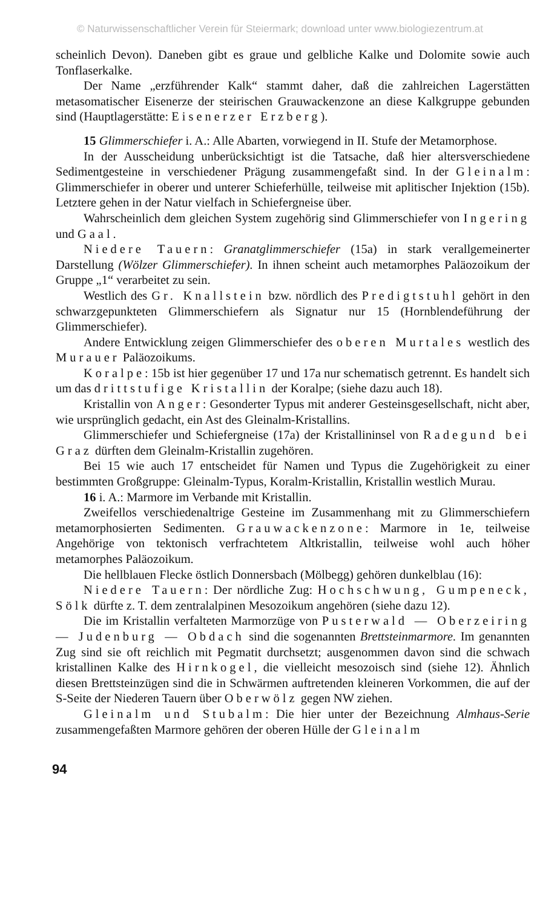© Naturwissenschaftlicher Verein für Steiermark; download unter www.biologiezentrum.at
scheinlich Devon). Daneben gibt es graue und gelbliche Kalke und Dolomite sowie auch Tonflaserkalke.
Der Name „erzführender Kalk“ stammt daher, daß die zahlreichen Lagerstätten metasomatischer Eisenerze der steirischen Grauwackenzone an diese Kalkgruppe gebunden sind (Hauptlagerstätte: Eisenerzer Erzberg).
15 Glimmerschiefer i. A.: Alle Abarten, vorwiegend in II. Stufe der Metamorphose.
In der Ausscheidung unberücksichtigt ist die Tatsache, daß hier altersverschiedene Sedimentgesteine in verschiedener Prägung zusammengefaßt sind. In der Gleinalm: Glimmerschiefer in oberer und unterer Schieferhülle, teilweise mit aplitischer Injektion (15b). Letztere gehen in der Natur vielfach in Schiefergneise über.
Wahrscheinlich dem gleichen System zugehörig sind Glimmerschiefer von Ingering und Gaal.
Niedere Tauern: Granatglimmerschiefer (15a) in stark verallgemeinerter Darstellung (Wölzer Glimmerschiefer). In ihnen scheint auch metamorphes Paläozoikum der Gruppe „1“ verarbeitet zu sein.
Westlich des Gr. Knallstein bzw. nördlich des Predigtstuhl gehört in den schwarzgepunkteten Glimmerschiefern als Signatur nur 15 (Hornblendeführung der Glimmerschiefer).
Andere Entwicklung zeigen Glimmerschiefer des oberen Murtales westlich des Murauer Paläozoikums.
Koralpe: 15b ist hier gegenüber 17 und 17a nur schematisch getrennt. Es handelt sich um das drittstufige Kristallin der Koralpe; (siehe dazu auch 18).
Kristallin von Anger: Gesonderter Typus mit anderer Gesteinsgesellschaft, nicht aber, wie ursprünglich gedacht, ein Ast des Gleinalm-Kristallins.
Glimmerschiefer und Schiefergneise (17a) der Kristallininsel von Radegund bei Graz dürften dem Gleinalm-Kristallin zugehören.
Bei 15 wie auch 17 entscheidet für Namen und Typus die Zugehörigkeit zu einer bestimmten Großgruppe: Gleinalm-Typus, Koralm-Kristallin, Kristallin westlich Murau.
16 i. A.: Marmore im Verbande mit Kristallin.
Zweifellos verschiedenaltrige Gesteine im Zusammenhang mit zu Glimmerschiefern metamorphosierten Sedimenten. Grauwackenzone: Marmore in 1e, teilweise Angehörige von tektonisch verfrachtetem Altkristallin, teilweise wohl auch höher metamorphes Paläozoikum.
Die hellblauen Flecke östlich Donnersbach (Mölbegg) gehören dunkelblau (16):
Niedere Tauern: Der nördliche Zug: Hochschwung, Gumpeneck, Sölk dürfte z. T. dem zentralalpinen Mesozoikum angehören (siehe dazu 12).
Die im Kristallin verfalteten Marmorzüge von Pusterwald — Oberzeiring — Judenburg — Obdach sind die sogenannten Brettsteinmarmore. Im genannten Zug sind sie oft reichlich mit Pegmatit durchsetzt; ausgenommen davon sind die schwach kristallinen Kalke des Hirnkogel, die vielleicht mesozoisch sind (siehe 12). Ähnlich diesen Brettsteinzügen sind die in Schwärmen auftretenden kleineren Vorkommen, die auf der S-Seite der Niederen Tauern über Oberwölz gegen NW ziehen.
Gleinalm und Stubalm: Die hier unter der Bezeichnung Almhaus-Serie zusammengefaßten Marmore gehören der oberen Hülle der Gleinalm
94